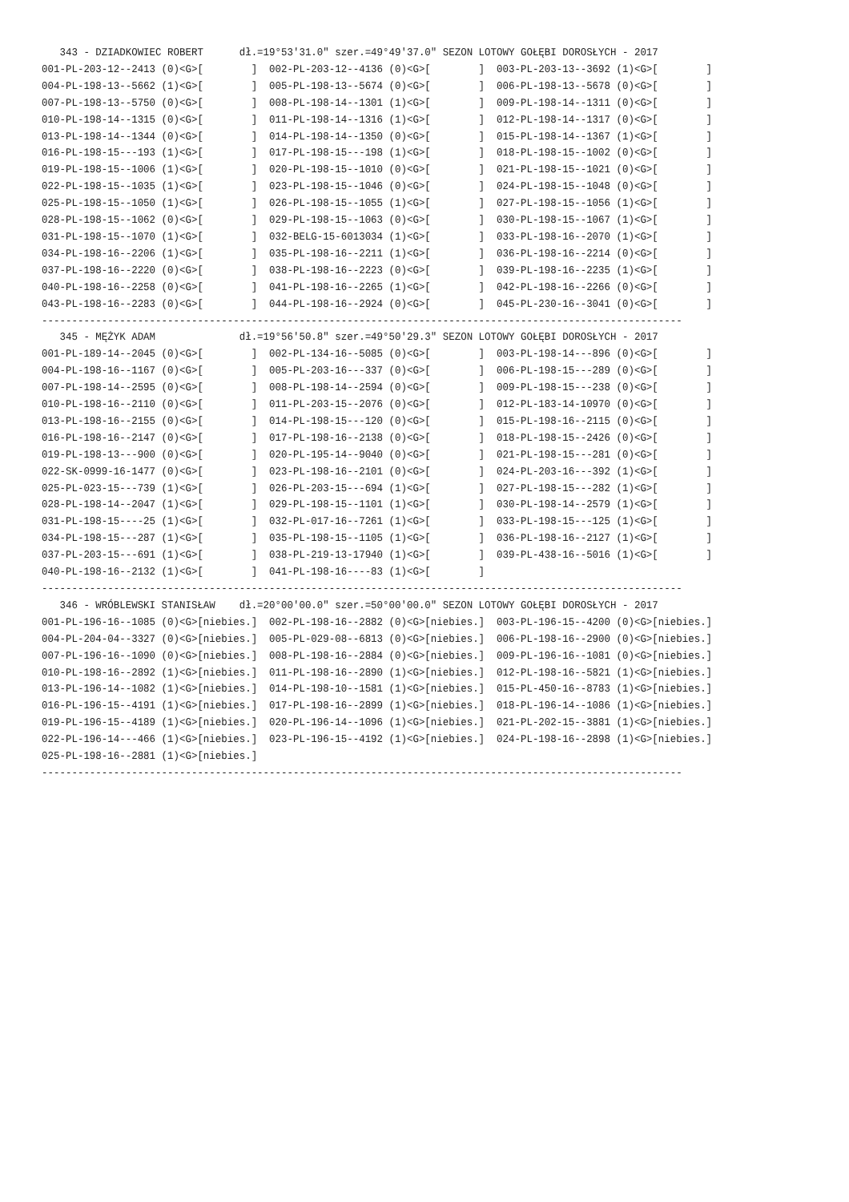343 - DZIADKOWIEC ROBERT      dł.=19°53'31.0" szer.=49°49'37.0" SEZON LOTOWY GOŁĘBI DOROSŁYCH - 2017
001-PL-203-12--2413 (0)<G>[        ]  002-PL-203-12--4136 (0)<G>[        ]  003-PL-203-13--3692 (1)<G>[        ]
004-PL-198-13--5662 (1)<G>[        ]  005-PL-198-13--5674 (0)<G>[        ]  006-PL-198-13--5678 (0)<G>[        ]
007-PL-198-13--5750 (0)<G>[        ]  008-PL-198-14--1301 (1)<G>[        ]  009-PL-198-14--1311 (0)<G>[        ]
010-PL-198-14--1315 (0)<G>[        ]  011-PL-198-14--1316 (1)<G>[        ]  012-PL-198-14--1317 (0)<G>[        ]
013-PL-198-14--1344 (0)<G>[        ]  014-PL-198-14--1350 (0)<G>[        ]  015-PL-198-14--1367 (1)<G>[        ]
016-PL-198-15---193 (1)<G>[        ]  017-PL-198-15---198 (1)<G>[        ]  018-PL-198-15--1002 (0)<G>[        ]
019-PL-198-15--1006 (1)<G>[        ]  020-PL-198-15--1010 (0)<G>[        ]  021-PL-198-15--1021 (0)<G>[        ]
022-PL-198-15--1035 (1)<G>[        ]  023-PL-198-15--1046 (0)<G>[        ]  024-PL-198-15--1048 (0)<G>[        ]
025-PL-198-15--1050 (1)<G>[        ]  026-PL-198-15--1055 (1)<G>[        ]  027-PL-198-15--1056 (1)<G>[        ]
028-PL-198-15--1062 (0)<G>[        ]  029-PL-198-15--1063 (0)<G>[        ]  030-PL-198-15--1067 (1)<G>[        ]
031-PL-198-15--1070 (1)<G>[        ]  032-BELG-15-6013034 (1)<G>[        ]  033-PL-198-16--2070 (1)<G>[        ]
034-PL-198-16--2206 (1)<G>[        ]  035-PL-198-16--2211 (1)<G>[        ]  036-PL-198-16--2214 (0)<G>[        ]
037-PL-198-16--2220 (0)<G>[        ]  038-PL-198-16--2223 (0)<G>[        ]  039-PL-198-16--2235 (1)<G>[        ]
040-PL-198-16--2258 (0)<G>[        ]  041-PL-198-16--2265 (1)<G>[        ]  042-PL-198-16--2266 (0)<G>[        ]
043-PL-198-16--2283 (0)<G>[        ]  044-PL-198-16--2924 (0)<G>[        ]  045-PL-230-16--3041 (0)<G>[        ]
-----------------------------------------------------------------------------------------------------------
   345 - MĘŻYK ADAM              dł.=19°56'50.8" szer.=49°50'29.3" SEZON LOTOWY GOŁĘBI DOROSŁYCH - 2017
001-PL-189-14--2045 (0)<G>[        ]  002-PL-134-16--5085 (0)<G>[        ]  003-PL-198-14---896 (0)<G>[        ]
004-PL-198-16--1167 (0)<G>[        ]  005-PL-203-16---337 (0)<G>[        ]  006-PL-198-15---289 (0)<G>[        ]
007-PL-198-14--2595 (0)<G>[        ]  008-PL-198-14--2594 (0)<G>[        ]  009-PL-198-15---238 (0)<G>[        ]
010-PL-198-16--2110 (0)<G>[        ]  011-PL-203-15--2076 (0)<G>[        ]  012-PL-183-14-10970 (0)<G>[        ]
013-PL-198-16--2155 (0)<G>[        ]  014-PL-198-15---120 (0)<G>[        ]  015-PL-198-16--2115 (0)<G>[        ]
016-PL-198-16--2147 (0)<G>[        ]  017-PL-198-16--2138 (0)<G>[        ]  018-PL-198-15--2426 (0)<G>[        ]
019-PL-198-13---900 (0)<G>[        ]  020-PL-195-14--9040 (0)<G>[        ]  021-PL-198-15---281 (0)<G>[        ]
022-SK-0999-16-1477 (0)<G>[        ]  023-PL-198-16--2101 (0)<G>[        ]  024-PL-203-16---392 (1)<G>[        ]
025-PL-023-15---739 (1)<G>[        ]  026-PL-203-15---694 (1)<G>[        ]  027-PL-198-15---282 (1)<G>[        ]
028-PL-198-14--2047 (1)<G>[        ]  029-PL-198-15--1101 (1)<G>[        ]  030-PL-198-14--2579 (1)<G>[        ]
031-PL-198-15----25 (1)<G>[        ]  032-PL-017-16--7261 (1)<G>[        ]  033-PL-198-15---125 (1)<G>[        ]
034-PL-198-15---287 (1)<G>[        ]  035-PL-198-15--1105 (1)<G>[        ]  036-PL-198-16--2127 (1)<G>[        ]
037-PL-203-15---691 (1)<G>[        ]  038-PL-219-13-17940 (1)<G>[        ]  039-PL-438-16--5016 (1)<G>[        ]
040-PL-198-16--2132 (1)<G>[        ]  041-PL-198-16----83 (1)<G>[        ]
-----------------------------------------------------------------------------------------------------------
   346 - WRÓBLEWSKI STANISŁAW    dł.=20°00'00.0" szer.=50°00'00.0" SEZON LOTOWY GOŁĘBI DOROSŁYCH - 2017
001-PL-196-16--1085 (0)<G>[niebies.]  002-PL-198-16--2882 (0)<G>[niebies.]  003-PL-196-15--4200 (0)<G>[niebies.]
004-PL-204-04--3327 (0)<G>[niebies.]  005-PL-029-08--6813 (0)<G>[niebies.]  006-PL-198-16--2900 (0)<G>[niebies.]
007-PL-196-16--1090 (0)<G>[niebies.]  008-PL-198-16--2884 (0)<G>[niebies.]  009-PL-196-16--1081 (0)<G>[niebies.]
010-PL-198-16--2892 (1)<G>[niebies.]  011-PL-198-16--2890 (1)<G>[niebies.]  012-PL-198-16--5821 (1)<G>[niebies.]
013-PL-196-14--1082 (1)<G>[niebies.]  014-PL-198-10--1581 (1)<G>[niebies.]  015-PL-450-16--8783 (1)<G>[niebies.]
016-PL-196-15--4191 (1)<G>[niebies.]  017-PL-198-16--2899 (1)<G>[niebies.]  018-PL-196-14--1086 (1)<G>[niebies.]
019-PL-196-15--4189 (1)<G>[niebies.]  020-PL-196-14--1096 (1)<G>[niebies.]  021-PL-202-15--3881 (1)<G>[niebies.]
022-PL-196-14---466 (1)<G>[niebies.]  023-PL-196-15--4192 (1)<G>[niebies.]  024-PL-198-16--2898 (1)<G>[niebies.]
025-PL-198-16--2881 (1)<G>[niebies.]
-----------------------------------------------------------------------------------------------------------